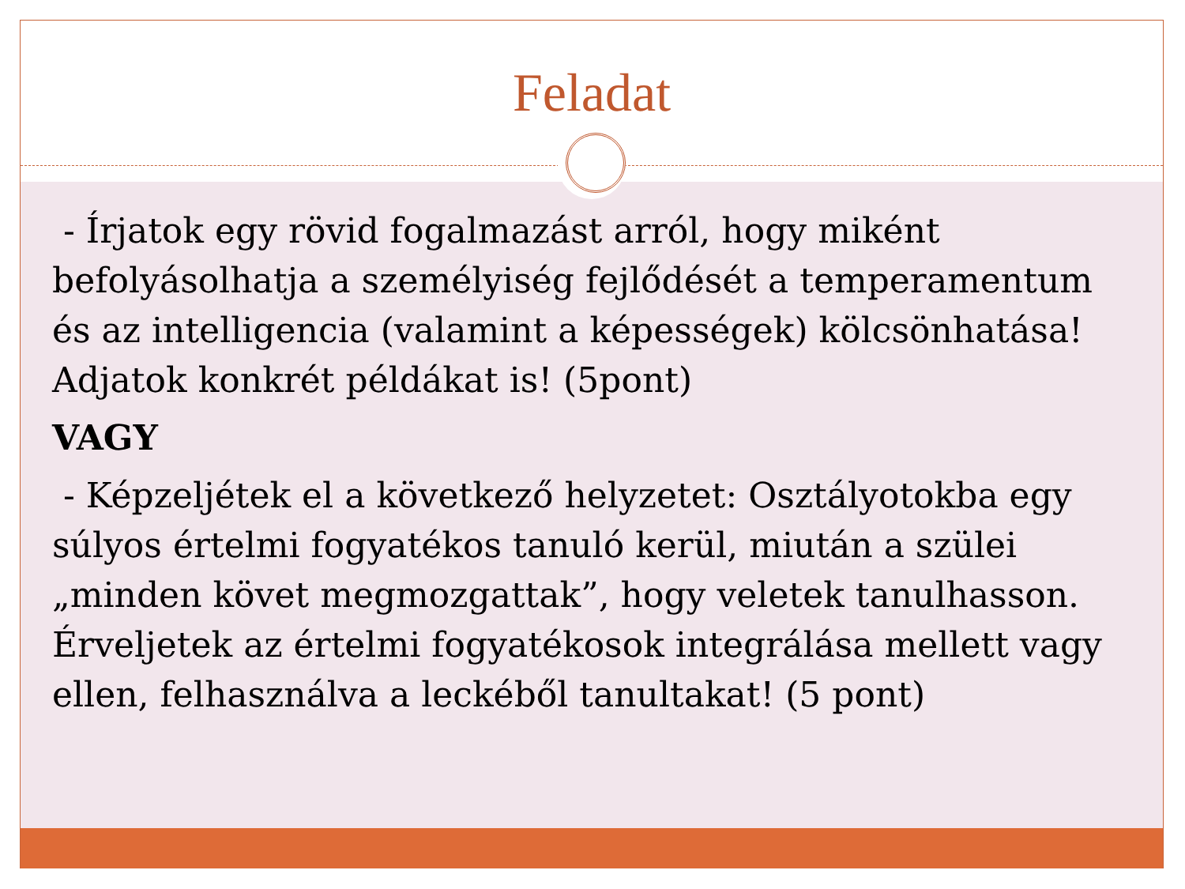Feladat
- Írjatok egy rövid fogalmazást arról, hogy miként befolyásolhatja a személyiség fejlődését a temperamentum és az intelligencia (valamint a képességek) kölcsönhatása! Adjatok konkrét példákat is! (5pont)
VAGY
- Képzeljétek el a következő helyzetet: Osztályotokba egy súlyos értelmi fogyatékos tanuló kerül, miután a szülei „minden követ megmozgattak”, hogy veletek tanulhasson. Érveljetek az értelmi fogyatékosok integrálása mellett vagy ellen, felhasználva a leckéből tanultakat! (5 pont)